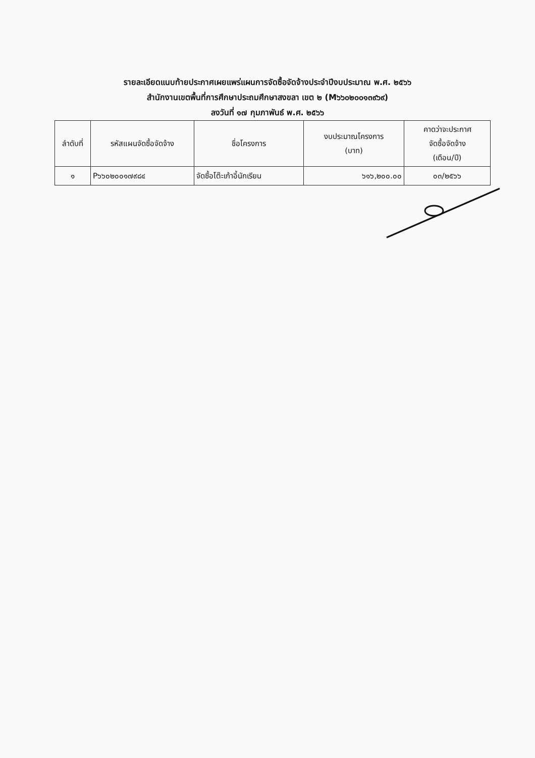รายละเอียดแนบท้ายประกาศเผยแพร่แผนการจัดซื้อจัดจ้างประจำปีงบประมาณ พ.ศ. ๒๕๖๖
สำนักงานเขตพื้นที่การศึกษาประถมศึกษาสงขลา เขต ๒ (M๖๖๐๒๐๐๑๓๙๖๙)
ลงวันที่ ๑๗ กุมภาพันธ์ พ.ศ. ๒๕๖๖
| ลำดับที่ | รหัสแผนจัดซื้อจัดจ้าง | ชื่อโครงการ | งบประมาณโครงการ (บาท) | คาดว่าจะประกาศ จัดซื้อจัดจ้าง (เดือน/ปี) |
| --- | --- | --- | --- | --- |
| ๑ | P๖๖๐๒๐๐๑๗๙๘๔ | จัดซื้อโต๊ะเก้าอี้นักเรียน | ๖๑๖,๒๐๐.๐๐ | ๐๓/๒๕๖๖ |